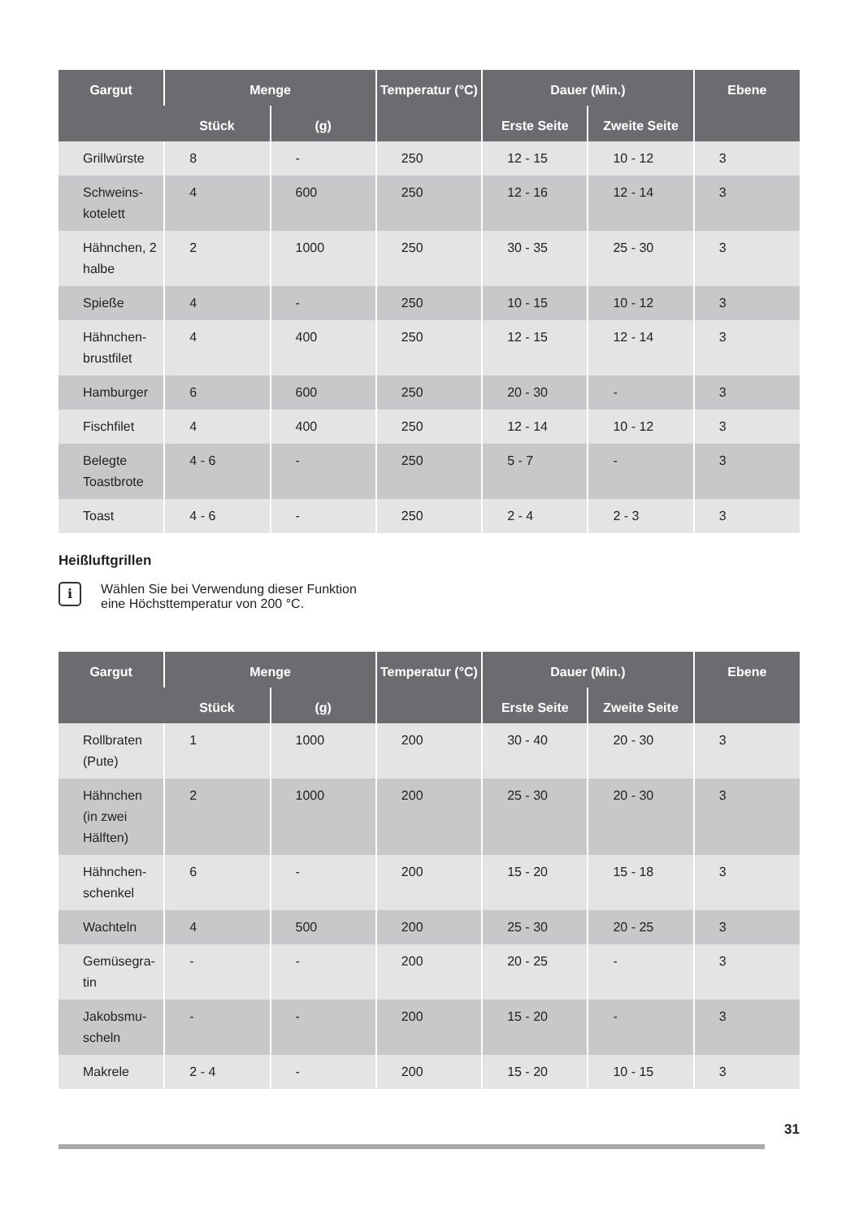| Gargut | Menge | | Temperatur (°C) | Dauer (Min.) | | Ebene |
| --- | --- | --- | --- | --- | --- | --- |
| | Stück | (g) | | Erste Seite | Zweite Seite | |
| Grillwürste | 8 | - | 250 | 12 - 15 | 10 - 12 | 3 |
| Schweins-kotelett | 4 | 600 | 250 | 12 - 16 | 12 - 14 | 3 |
| Hähnchen, 2 halbe | 2 | 1000 | 250 | 30 - 35 | 25 - 30 | 3 |
| Spieße | 4 | - | 250 | 10 - 15 | 10 - 12 | 3 |
| Hähnchen-brustfilet | 4 | 400 | 250 | 12 - 15 | 12 - 14 | 3 |
| Hamburger | 6 | 600 | 250 | 20 - 30 | - | 3 |
| Fischfilet | 4 | 400 | 250 | 12 - 14 | 10 - 12 | 3 |
| Belegte Toastbrote | 4 - 6 | - | 250 | 5 - 7 | - | 3 |
| Toast | 4 - 6 | - | 250 | 2 - 4 | 2 - 3 | 3 |
Heißluftgrillen
i
Wählen Sie bei Verwendung dieser Funktion eine Höchsttemperatur von 200 °C.
| Gargut | Menge | | Temperatur (°C) | Dauer (Min.) | | Ebene |
| --- | --- | --- | --- | --- | --- | --- |
| | Stück | (g) | | Erste Seite | Zweite Seite | |
| Rollbraten (Pute) | 1 | 1000 | 200 | 30 - 40 | 20 - 30 | 3 |
| Hähnchen (in zwei Hälften) | 2 | 1000 | 200 | 25 - 30 | 20 - 30 | 3 |
| Hähnchen-schenkel | 6 | - | 200 | 15 - 20 | 15 - 18 | 3 |
| Wachteln | 4 | 500 | 200 | 25 - 30 | 20 - 25 | 3 |
| Gemüsegra-tin | - | - | 200 | 20 - 25 | - | 3 |
| Jakobsmu-scheln | - | - | 200 | 15 - 20 | - | 3 |
| Makrele | 2 - 4 | - | 200 | 15 - 20 | 10 - 15 | 3 |
31